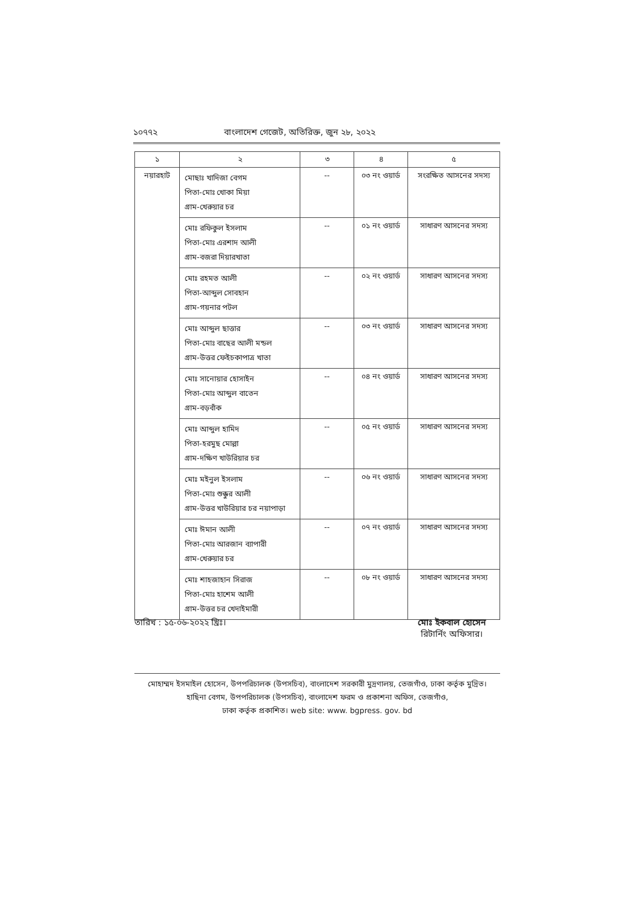১০৭৭২ বাংলাদেশ গেজেট, অতিরিক্ত, জুন ২৮, ২০২২
| ১ | ২ | ৩ | ৪ | ৫ |
| --- | --- | --- | --- | --- |
| নয়ারহাট | মোছাঃ খাদিজা বেগম পিতা-মোঃ খোকা মিয়া গ্রাম-খেরুয়ার চর | -- | ০৩ নং ওয়ার্ড | সংরক্ষিত আসনের সদস্য |
| | মোঃ রফিকুল ইসলাম পিতা-মোঃ এরশাদ আলী গ্রাম-বজরা দিয়ারখাতা | -- | ০১ নং ওয়ার্ড | সাধারণ আসনের সদস্য |
| | মোঃ রহমত আলী পিতা-আব্দুল সোবহান গ্রাম-গয়নার পটল | -- | ০২ নং ওয়ার্ড | সাধারণ আসনের সদস্য |
| | মোঃ আব্দুল ছাত্তার পিতা-মোঃ বাছের আলী মন্ডল গ্রাম-উত্তর ফেইচকাপাত্র খাতা | -- | ০৩ নং ওয়ার্ড | সাধারণ আসনের সদস্য |
| | মোঃ সানোয়ার হোসাইন পিতা-মোঃ আব্দুল বাতেন গ্রাম-বড়বাঁক | -- | ০৪ নং ওয়ার্ড | সাধারণ আসনের সদস্য |
| | মোঃ আব্দুল হামিদ পিতা-হরমুছ মোল্লা গ্রাম-দক্ষিণ খাউরিয়ার চর | -- | ০৫ নং ওয়ার্ড | সাধারণ আসনের সদস্য |
| | মোঃ মইনুল ইসলাম পিতা-মোঃ শুক্কুর আলী গ্রাম-উত্তর খাউরিয়ার চর নয়াপাড়া | -- | ০৬ নং ওয়ার্ড | সাধারণ আসনের সদস্য |
| | মোঃ ঈমান আলী পিতা-মোঃ আরজান ব্যাপারী গ্রাম-খেরুয়ার চর | -- | ০৭ নং ওয়ার্ড | সাধারণ আসনের সদস্য |
| | মোঃ শাহজাহান সিরাজ পিতা-মোঃ হাশেম আলী গ্রাম-উত্তর চর খেদাইমারী | -- | ০৮ নং ওয়ার্ড | সাধারণ আসনের সদস্য |
তারিখ : ১৫-০৬-২০২২ খ্রিঃ। মোঃ ইকবাল হোসেন
রিটার্নিং অফিসার।
মোহাম্মদ ইসমাইল হোসেন, উপপরিচালক (উপসচিব), বাংলাদেশ সরকারী মুদ্রণালয়, তেজগাঁও, ঢাকা কর্তৃক মুদ্রিত।
হাছিনা বেগম, উপপরিচালক (উপসচিব), বাংলাদেশ ফরম ও প্রকাশনা অফিস, তেজগাঁও,
ঢাকা কর্তৃক প্রকাশিত। web site: www. bgpress. gov. bd